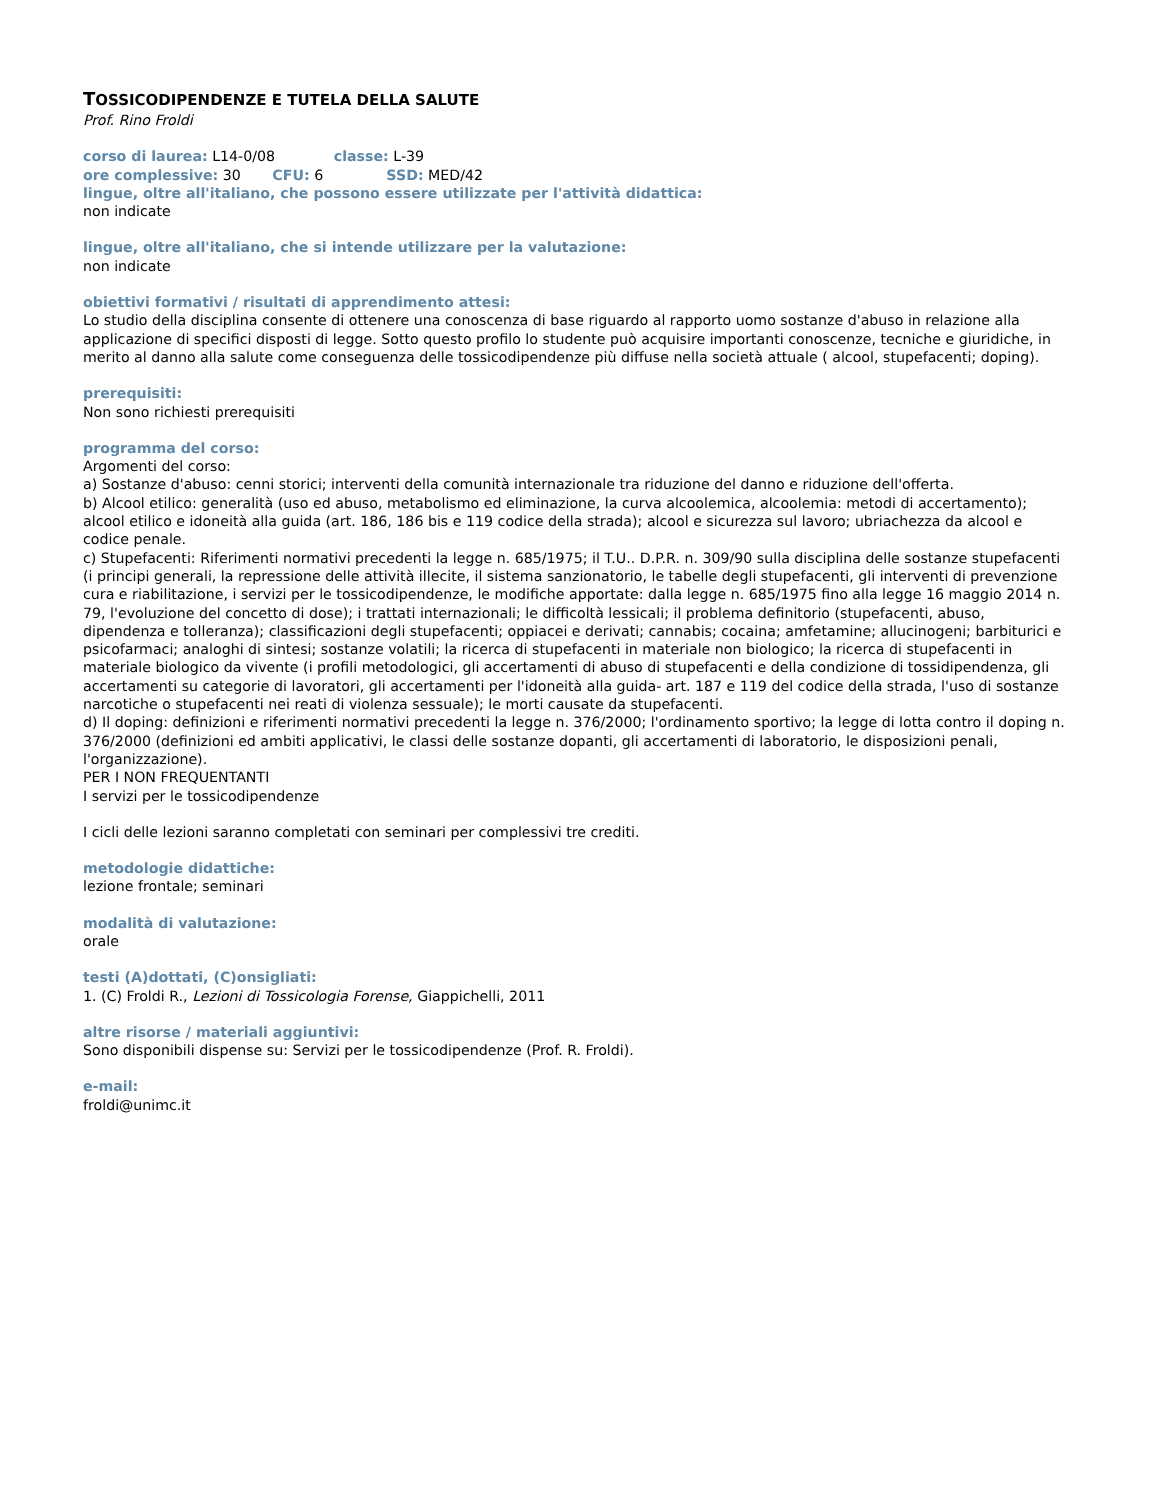TOSSICODIPENDENZE E TUTELA DELLA SALUTE
Prof. Rino Froldi
corso di laurea: L14-0/08 classe: L-39
ore complessive: 30 CFU: 6 SSD: MED/42
lingue, oltre all'italiano, che possono essere utilizzate per l'attività didattica:
non indicate
lingue, oltre all'italiano, che si intende utilizzare per la valutazione:
non indicate
obiettivi formativi / risultati di apprendimento attesi:
Lo studio della disciplina consente di ottenere una conoscenza di base riguardo al rapporto uomo sostanze d'abuso in relazione alla applicazione di specifici disposti di legge. Sotto questo profilo lo studente può acquisire importanti conoscenze, tecniche e giuridiche, in merito al danno alla salute come conseguenza delle tossicodipendenze più diffuse nella società attuale ( alcool, stupefacenti; doping).
prerequisiti:
Non sono richiesti prerequisiti
programma del corso:
Argomenti del corso:
a) Sostanze d'abuso: cenni storici; interventi della comunità internazionale tra riduzione del danno e riduzione dell'offerta.
b) Alcool etilico: generalità (uso ed abuso, metabolismo ed eliminazione, la curva alcoolemica, alcoolemia: metodi di accertamento); alcool etilico e idoneità alla guida (art. 186, 186 bis e 119 codice della strada); alcool e sicurezza sul lavoro; ubriachezza da alcool e codice penale.
c) Stupefacenti: Riferimenti normativi precedenti la legge n. 685/1975; il T.U.. D.P.R. n. 309/90 sulla disciplina delle sostanze stupefacenti (i principi generali, la repressione delle attività illecite, il sistema sanzionatorio, le tabelle degli stupefacenti, gli interventi di prevenzione cura e riabilitazione, i servizi per le tossicodipendenze, le modifiche apportate: dalla legge n. 685/1975 fino alla legge 16 maggio 2014 n. 79, l'evoluzione del concetto di dose); i trattati internazionali; le difficoltà lessicali; il problema definitorio (stupefacenti, abuso, dipendenza e tolleranza); classificazioni degli stupefacenti; oppiacei e derivati; cannabis; cocaina; amfetamine; allucinogeni; barbiturici e psicofarmaci; analoghi di sintesi; sostanze volatili; la ricerca di stupefacenti in materiale non biologico; la ricerca di stupefacenti in materiale biologico da vivente (i profili metodologici, gli accertamenti di abuso di stupefacenti e della condizione di tossidipendenza, gli accertamenti su categorie di lavoratori, gli accertamenti per l'idoneità alla guida- art. 187 e 119 del codice della strada, l'uso di sostanze narcotiche o stupefacenti nei reati di violenza sessuale); le morti causate da stupefacenti.
d) Il doping: definizioni e riferimenti normativi precedenti la legge n. 376/2000; l'ordinamento sportivo; la legge di lotta contro il doping n. 376/2000 (definizioni ed ambiti applicativi, le classi delle sostanze dopanti, gli accertamenti di laboratorio, le disposizioni penali, l'organizzazione).
PER I NON FREQUENTANTI
I servizi per le tossicodipendenze
I cicli delle lezioni saranno completati con seminari per complessivi tre crediti.
metodologie didattiche:
lezione frontale; seminari
modalità di valutazione:
orale
testi (A)dottati, (C)onsigliati:
1. (C) Froldi R., Lezioni di Tossicologia Forense, Giappichelli, 2011
altre risorse / materiali aggiuntivi:
Sono disponibili dispense su: Servizi per le tossicodipendenze (Prof. R. Froldi).
e-mail:
froldi@unimc.it